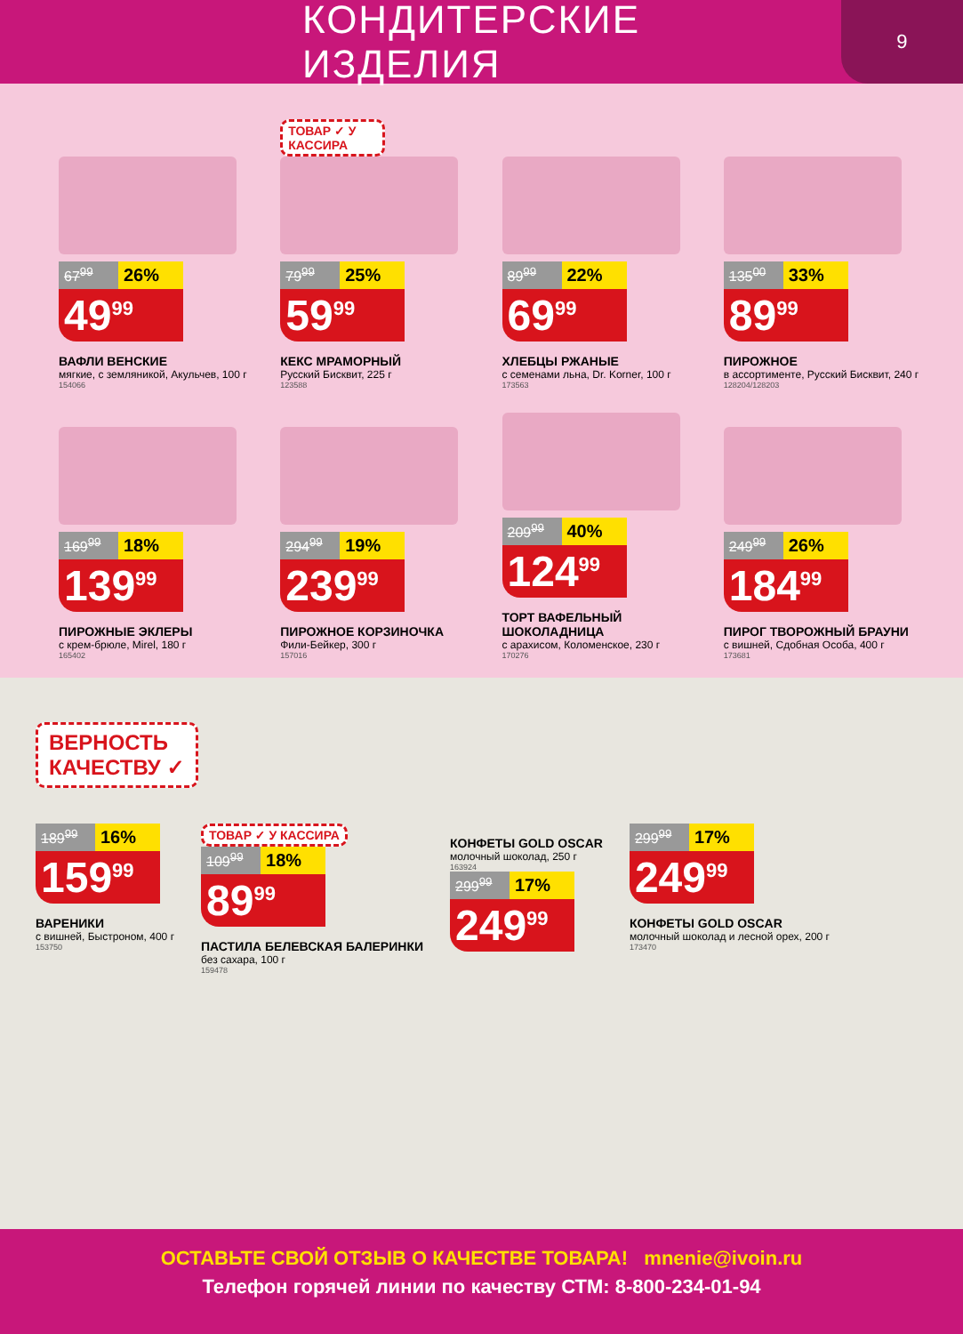КОНДИТЕРСКИЕ ИЗДЕЛИЯ
9
67<sup>99</sup> 26%
49<sup>99</sup>
ВАФЛИ ВЕНСКИЕ
мягкие, с земляникой, Акульчев, 100 г
154066
ТОВАР ✓ У КАССИРА
79<sup>99</sup> 25%
59<sup>99</sup>
КЕКС МРАМОРНЫЙ
Русский Бисквит, 225 г
123588
89<sup>99</sup> 22%
69<sup>99</sup>
ХЛЕБЦЫ РЖАНЫЕ
с семенами льна, Dr. Korner, 100 г
173563
135<sup>00</sup> 33%
89<sup>99</sup>
ПИРОЖНОЕ
в ассортименте, Русский Бисквит, 240 г
128204/128203
169<sup>99</sup> 18%
139<sup>99</sup>
ПИРОЖНЫЕ ЭКЛЕРЫ
с крем-брюле, Mirel, 180 г
165402
294<sup>99</sup> 19%
239<sup>99</sup>
ПИРОЖНОЕ КОРЗИНОЧКА
Фили-Бейкер, 300 г
157016
209<sup>99</sup> 40%
124<sup>99</sup>
ТОРТ ВАФЕЛЬНЫЙ ШОКОЛАДНИЦА
с арахисом, Коломенское, 230 г
170276
249<sup>99</sup> 26%
184<sup>99</sup>
ПИРОГ ТВОРОЖНЫЙ БРАУНИ
с вишней, Сдобная Особа, 400 г
173681
ВЕРНОСТЬ
КАЧЕСТВУ ✓
189<sup>99</sup> 16%
159<sup>99</sup>
ВАРЕНИКИ
с вишней, Быстроном, 400 г
153750
ТОВАР ✓ У КАССИРА
109<sup>99</sup> 18%
89<sup>99</sup>
ПАСТИЛА БЕЛЕВСКАЯ БАЛЕРИНКИ
без сахара, 100 г
159478
КОНФЕТЫ GOLD OSCAR
молочный шоколад, 250 г
163924
299<sup>99</sup> 17%
249<sup>99</sup>
299<sup>99</sup> 17%
249<sup>99</sup>
КОНФЕТЫ GOLD OSCAR
молочный шоколад и лесной орех, 200 г
173470
ОСТАВЬТЕ СВОЙ ОТЗЫВ О КАЧЕСТВЕ ТОВАРА! mnenie@ivoin.ru
Телефон горячей линии по качеству СТМ: 8-800-234-01-94